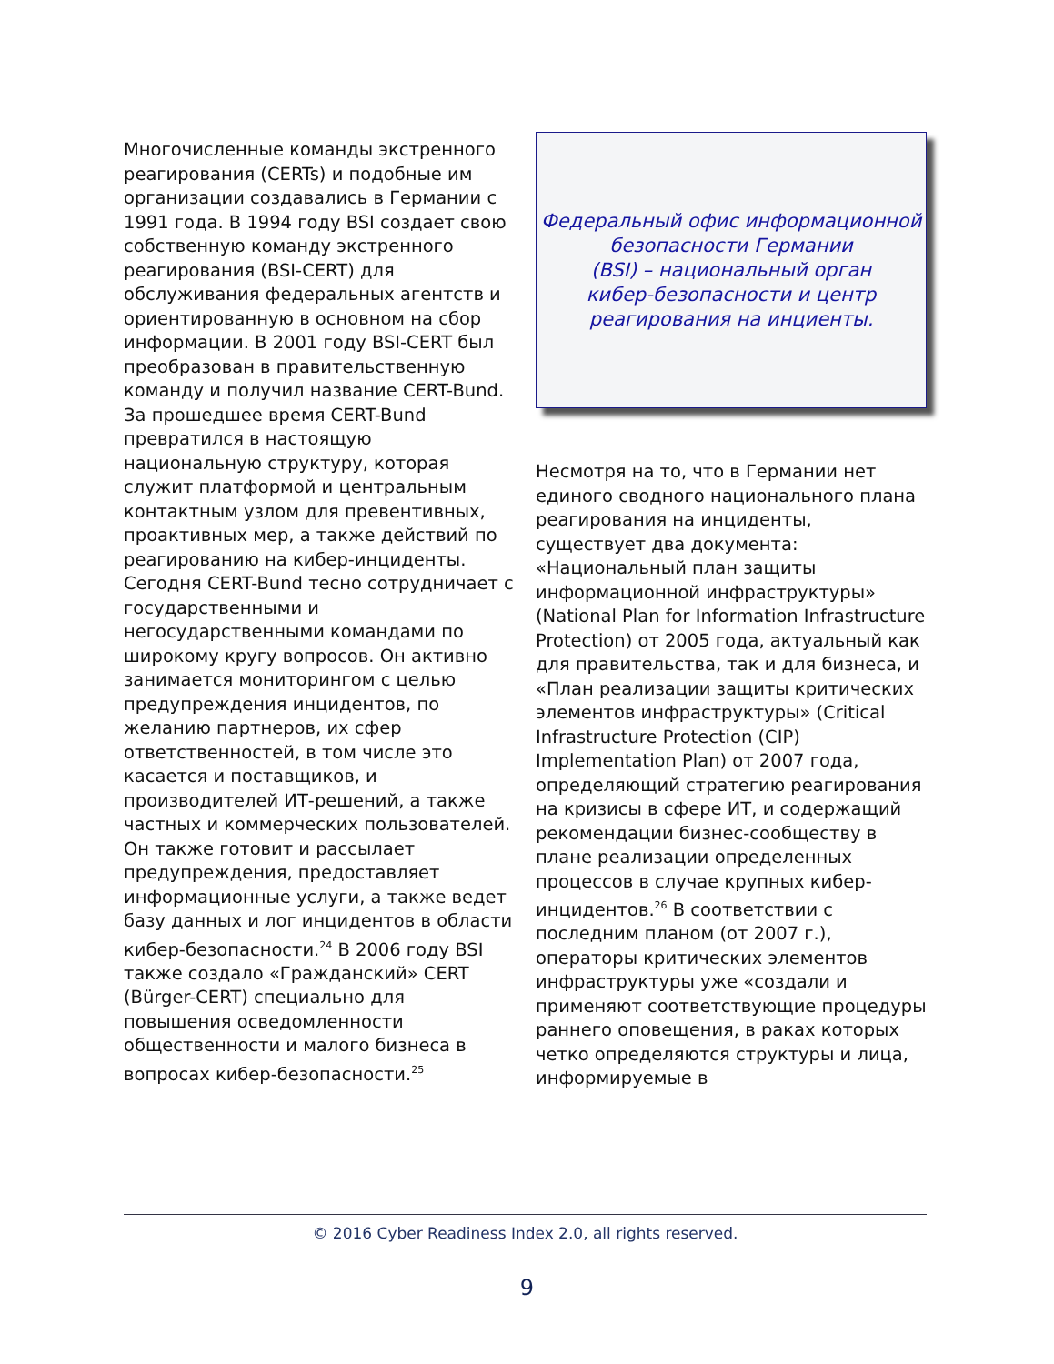Многочисленные команды экстренного реагирования (CERTs) и подобные им организации создавались в Германии с 1991 года. В 1994 году BSI создает свою собственную команду экстренного реагирования (BSI-CERT) для обслуживания федеральных агентств и ориентированную в основном на сбор информации. В 2001 году BSI-CERT был преобразован в правительственную команду и получил название CERT-Bund. За прошедшее время CERT-Bund превратился в настоящую национальную структуру, которая служит платформой и центральным контактным узлом для превентивных, проактивных мер, а также действий по реагированию на кибер-инциденты. Сегодня CERT-Bund тесно сотрудничает с государственными и негосударственными командами по широкому кругу вопросов. Он активно занимается мониторингом с целью предупреждения инцидентов, по желанию партнеров, их сфер ответственностей, в том числе это касается и поставщиков, и производителей ИТ-решений, а также частных и коммерческих пользователей. Он также готовит и рассылает предупреждения, предоставляет информационные услуги, а также ведет базу данных и лог инцидентов в области кибер-безопасности.<sup>24</sup> В 2006 году BSI также создало «Гражданский» CERT (Bürger-CERT) специально для повышения осведомленности общественности и малого бизнеса в вопросах кибер-безопасности.<sup>25</sup>
Федеральный офис информационной безопасности Германии
(BSI) – национальный орган
кибер-безопасности и центр
реагирования на инциенты.
Несмотря на то, что в Германии нет единого сводного национального плана реагирования на инциденты, существует два документа: «Национальный план защиты информационной инфраструктуры» (National Plan for Information Infrastructure Protection) от 2005 года, актуальный как для правительства, так и для бизнеса, и «План реализации защиты критических элементов инфраструктуры» (Critical Infrastructure Protection (CIP) Implementation Plan) от 2007 года, определяющий стратегию реагирования на кризисы в сфере ИТ, и содержащий рекомендации бизнес-сообществу в плане реализации определенных процессов в случае крупных кибер-инцидентов.<sup>26</sup> В соответствии с последним планом (от 2007 г.), операторы критических элементов инфраструктуры уже «создали и применяют соответствующие процедуры раннего оповещения, в раках которых четко определяются структуры и лица, информируемые в
© 2016 Cyber Readiness Index 2.0, all rights reserved.
9